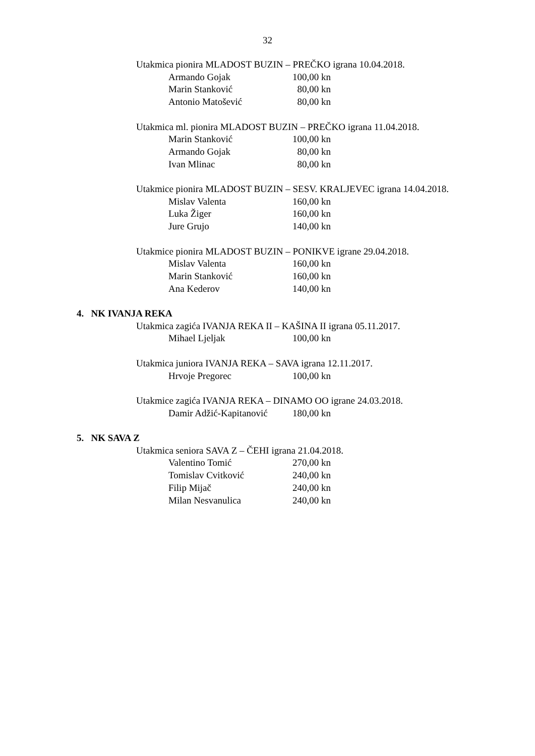32
Utakmica pionira MLADOST BUZIN – PREČKO igrana 10.04.2018.
Armando Gojak 100,00 kn
Marin Stanković 80,00 kn
Antonio Matošević 80,00 kn
Utakmica ml. pionira MLADOST BUZIN – PREČKO igrana 11.04.2018.
Marin Stanković 100,00 kn
Armando Gojak 80,00 kn
Ivan Mlinac 80,00 kn
Utakmice pionira MLADOST BUZIN – SESV. KRALJEVEC igrana 14.04.2018.
Mislav Valenta 160,00 kn
Luka Žiger 160,00 kn
Jure Grujo 140,00 kn
Utakmice pionira MLADOST BUZIN – PONIKVE igrane 29.04.2018.
Mislav Valenta 160,00 kn
Marin Stanković 160,00 kn
Ana Kederov 140,00 kn
4. NK IVANJA REKA
Utakmica zagića IVANJA REKA II – KAŠINA II igrana 05.11.2017.
Mihael Ljeljak 100,00 kn
Utakmica juniora IVANJA REKA – SAVA igrana 12.11.2017.
Hrvoje Pregorec 100,00 kn
Utakmice zagića IVANJA REKA – DINAMO OO igrane 24.03.2018.
Damir Adžić-Kapitanović 180,00 kn
5. NK SAVA Z
Utakmica seniora SAVA Z – ČEHI igrana 21.04.2018.
Valentino Tomić 270,00 kn
Tomislav Cvitković 240,00 kn
Filip Mijač 240,00 kn
Milan Nesvanulica 240,00 kn